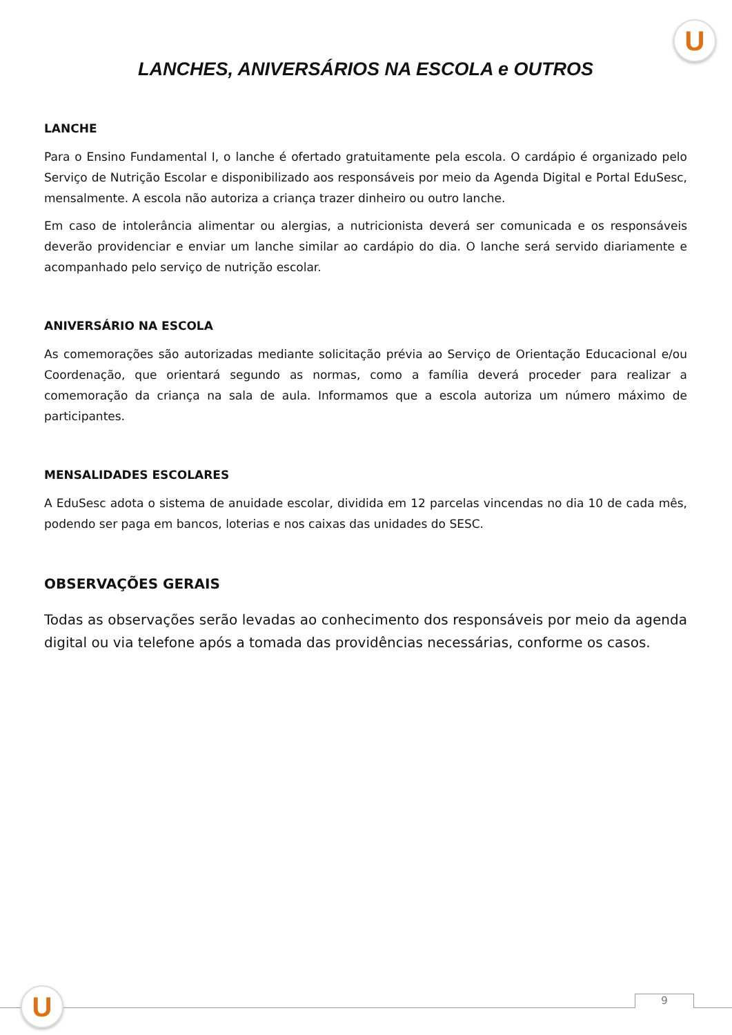U
LANCHES, ANIVERSÁRIOS NA ESCOLA e OUTROS
LANCHE
Para o Ensino Fundamental I, o lanche é ofertado gratuitamente pela escola. O cardápio é organizado pelo Serviço de Nutrição Escolar e disponibilizado aos responsáveis por meio da Agenda Digital e Portal EduSesc, mensalmente. A escola não autoriza a criança trazer dinheiro ou outro lanche.
Em caso de intolerância alimentar ou alergias, a nutricionista deverá ser comunicada e os responsáveis deverão providenciar e enviar um lanche similar ao cardápio do dia. O lanche será servido diariamente e acompanhado pelo serviço de nutrição escolar.
ANIVERSÁRIO NA ESCOLA
As comemorações são autorizadas mediante solicitação prévia ao Serviço de Orientação Educacional e/ou Coordenação, que orientará segundo as normas, como a família deverá proceder para realizar a comemoração da criança na sala de aula. Informamos que a escola autoriza um número máximo de participantes.
MENSALIDADES ESCOLARES
A EduSesc adota o sistema de anuidade escolar, dividida em 12 parcelas vincendas no dia 10 de cada mês, podendo ser paga em bancos, loterias e nos caixas das unidades do SESC.
OBSERVAÇÕES GERAIS
Todas as observações serão levadas ao conhecimento dos responsáveis por meio da agenda digital ou via telefone após a tomada das providências necessárias, conforme os casos.
U 9